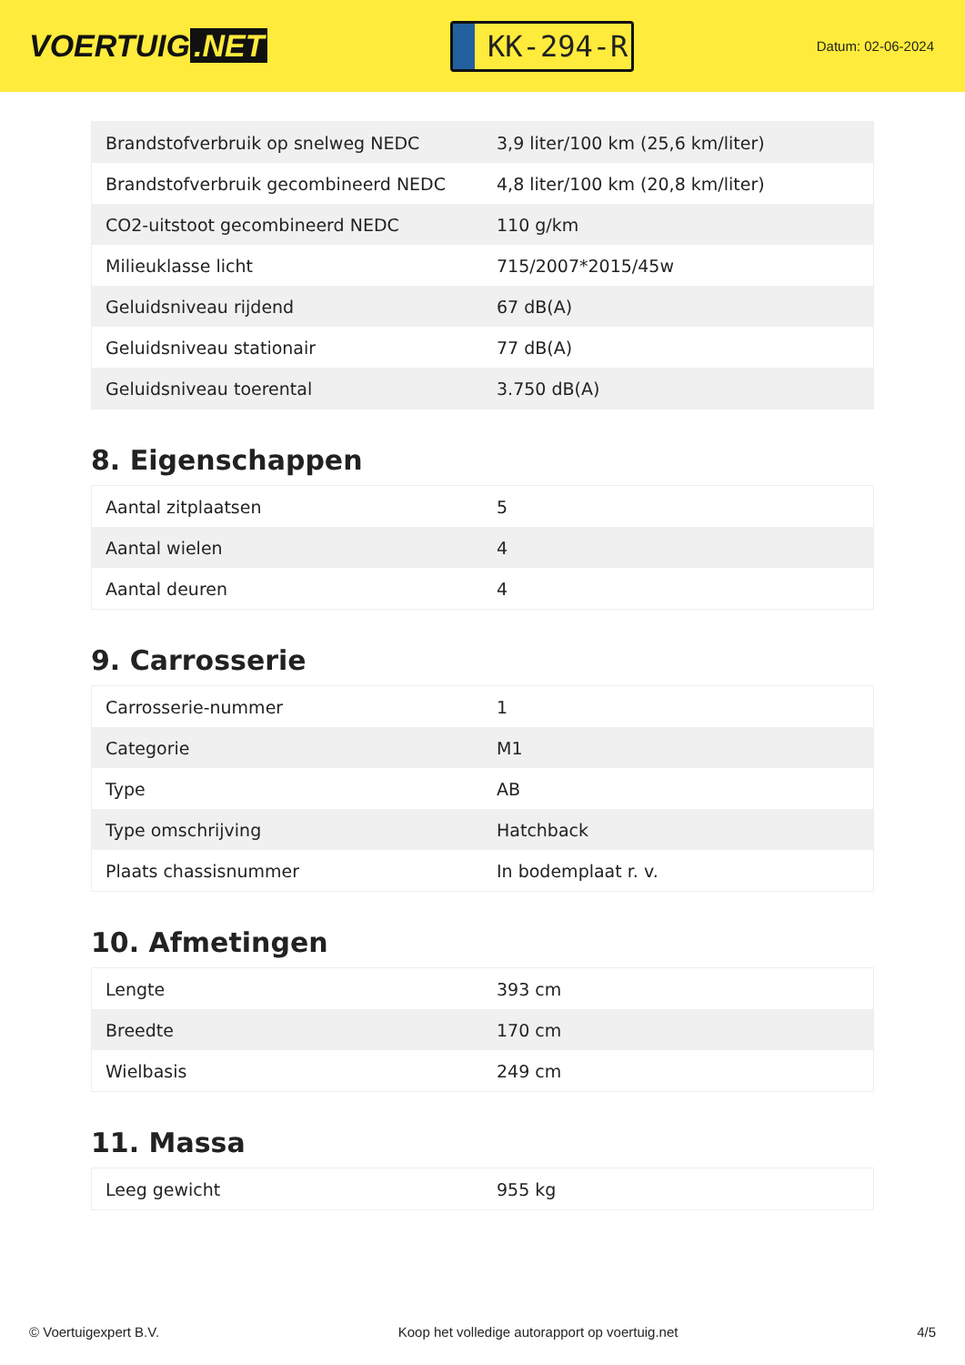VOERTUIG.NET
KK-294-R
Datum: 02-06-2024
| Brandstofverbruik op snelweg NEDC | 3,9 liter/100 km (25,6 km/liter) |
| Brandstofverbruik gecombineerd NEDC | 4,8 liter/100 km (20,8 km/liter) |
| CO2-uitstoot gecombineerd NEDC | 110 g/km |
| Milieuklasse licht | 715/2007*2015/45w |
| Geluidsniveau rijdend | 67 dB(A) |
| Geluidsniveau stationair | 77 dB(A) |
| Geluidsniveau toerental | 3.750 dB(A) |
8. Eigenschappen
| Aantal zitplaatsen | 5 |
| Aantal wielen | 4 |
| Aantal deuren | 4 |
9. Carrosserie
| Carrosserie-nummer | 1 |
| Categorie | M1 |
| Type | AB |
| Type omschrijving | Hatchback |
| Plaats chassisnummer | In bodemplaat r. v. |
10. Afmetingen
| Lengte | 393 cm |
| Breedte | 170 cm |
| Wielbasis | 249 cm |
11. Massa
| Leeg gewicht | 955 kg |
© Voertuigexpert B.V. Koop het volledige autorapport op voertuig.net 4/5